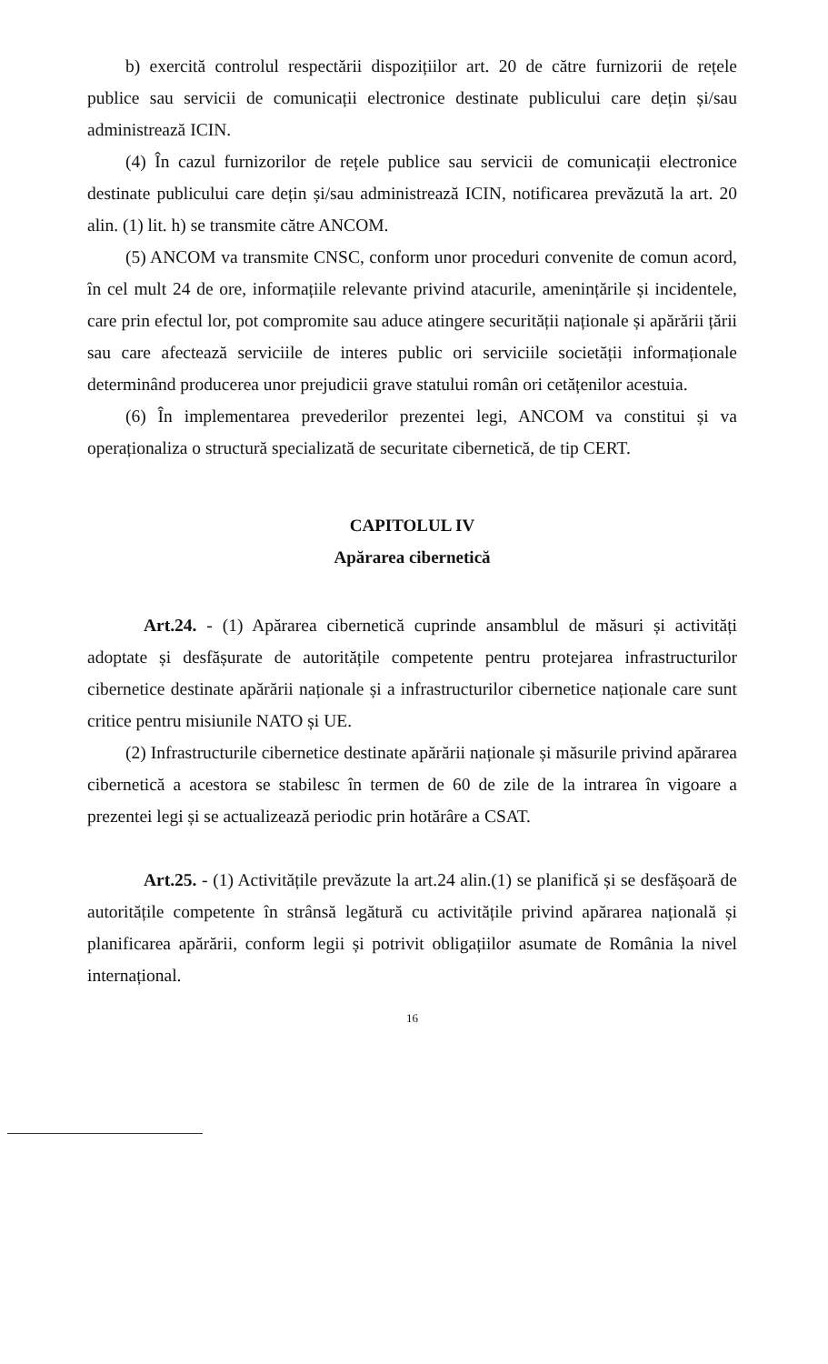b) exercită controlul respectării dispozițiilor art. 20 de către furnizorii de rețele publice sau servicii de comunicații electronice destinate publicului care dețin și/sau administrează ICIN.
(4) În cazul furnizorilor de rețele publice sau servicii de comunicații electronice destinate publicului care dețin și/sau administrează ICIN, notificarea prevăzută la art. 20 alin. (1) lit. h) se transmite către ANCOM.
(5) ANCOM va transmite CNSC, conform unor proceduri convenite de comun acord, în cel mult 24 de ore, informațiile relevante privind atacurile, amenințările și incidentele, care prin efectul lor, pot compromite sau aduce atingere securității naționale și apărării țării sau care afectează serviciile de interes public ori serviciile societății informaționale determinând producerea unor prejudicii grave statului român ori cetățenilor acestuia.
(6) În implementarea prevederilor prezentei legi, ANCOM va constitui și va operaționaliza o structură specializată de securitate cibernetică, de tip CERT.
CAPITOLUL IV
Apărarea cibernetică
Art.24. - (1) Apărarea cibernetică cuprinde ansamblul de măsuri și activități adoptate și desfășurate de autoritățile competente pentru protejarea infrastructurilor cibernetice destinate apărării naționale și a infrastructurilor cibernetice naționale care sunt critice pentru misiunile NATO și UE.
(2) Infrastructurile cibernetice destinate apărării naționale și măsurile privind apărarea cibernetică a acestora se stabilesc în termen de 60 de zile de la intrarea în vigoare a prezentei legi și se actualizează periodic prin hotărâre a CSAT.
Art.25. - (1) Activitățile prevăzute la art.24 alin.(1) se planifică și se desfășoară de autoritățile competente în strânsă legătură cu activitățile privind apărarea națională și planificarea apărării, conform legii și potrivit obligațiilor asumate de România la nivel internațional.
16